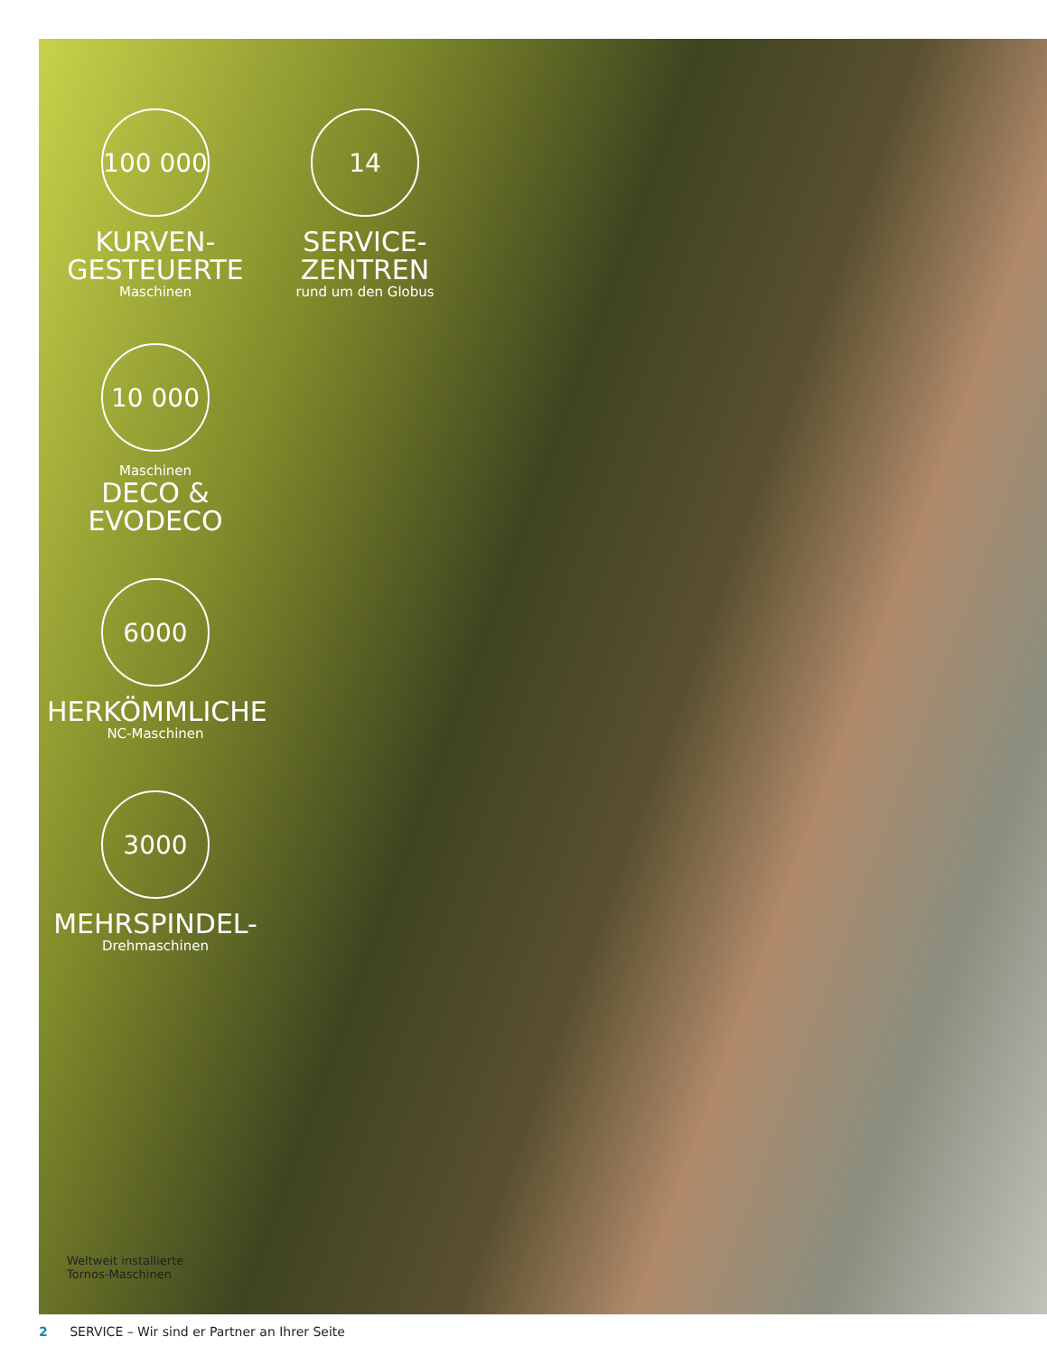100 000
KURVEN-
GESTEUERTE
Maschinen
14
SERVICE-
ZENTREN
rund um den Globus
10 000
Maschinen
DECO &
EVODECO
6000
HERKÖMMLICHE
NC-Maschinen
3000
MEHRSPINDEL-
Drehmaschinen
Weltweit installierte
Tornos-Maschinen
2 SERVICE – Wir sind er Partner an Ihrer Seite